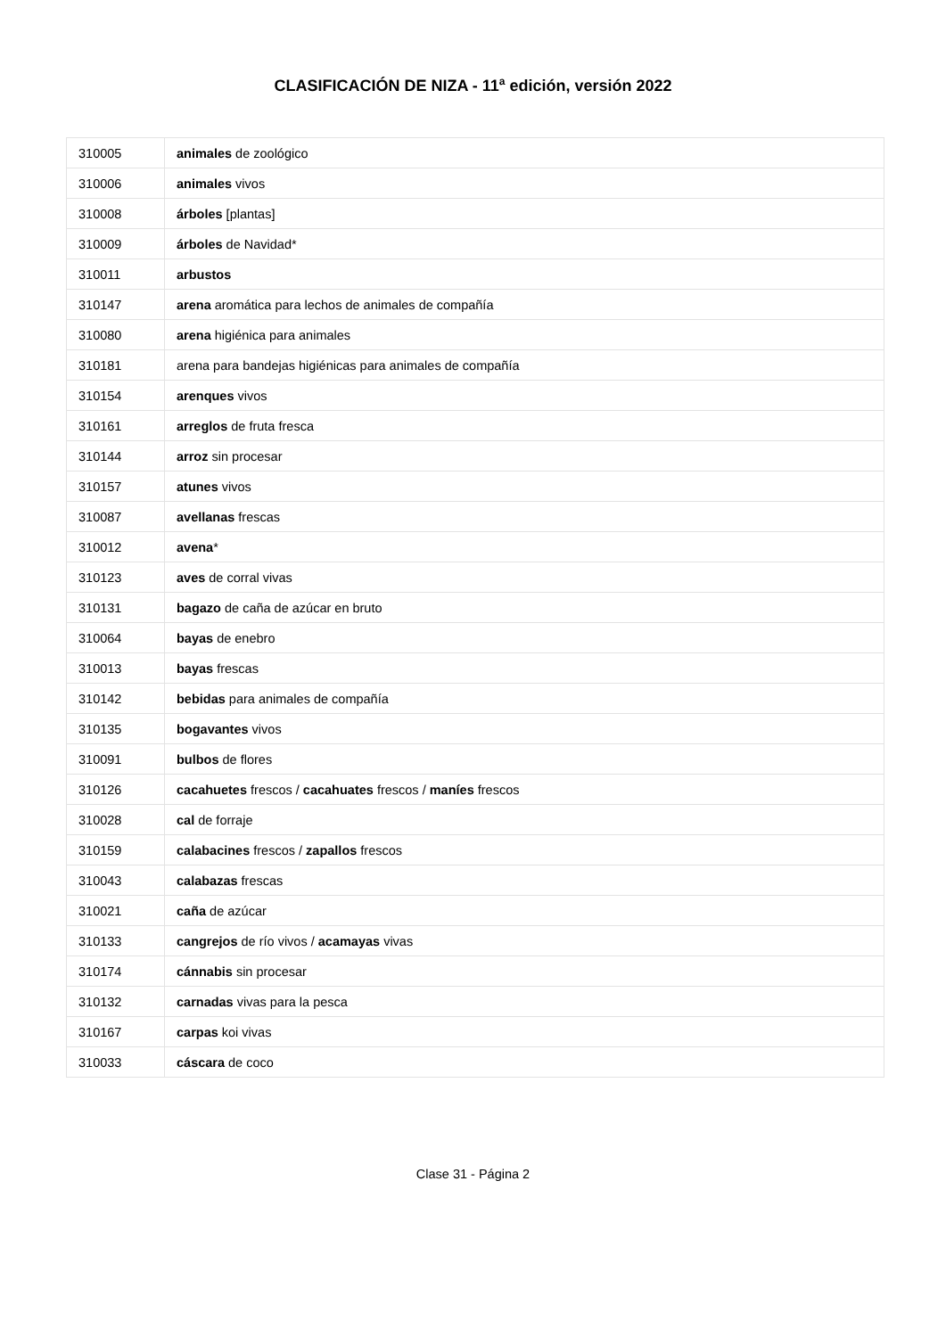CLASIFICACIÓN DE NIZA - 11<sup>a</sup> edición, versión 2022
| 310005 | animales de zoológico |
| 310006 | animales vivos |
| 310008 | árboles [plantas] |
| 310009 | árboles de Navidad* |
| 310011 | arbustos |
| 310147 | arena aromática para lechos de animales de compañía |
| 310080 | arena higiénica para animales |
| 310181 | arena para bandejas higiénicas para animales de compañía |
| 310154 | arenques vivos |
| 310161 | arreglos de fruta fresca |
| 310144 | arroz sin procesar |
| 310157 | atunes vivos |
| 310087 | avellanas frescas |
| 310012 | avena * |
| 310123 | aves de corral vivas |
| 310131 | bagazo de caña de azúcar en bruto |
| 310064 | bayas de enebro |
| 310013 | bayas frescas |
| 310142 | bebidas para animales de compañía |
| 310135 | bogavantes vivos |
| 310091 | bulbos de flores |
| 310126 | cacahuetes frescos / cacahuates frescos / maníes frescos |
| 310028 | cal de forraje |
| 310159 | calabacines frescos / zapallos frescos |
| 310043 | calabazas frescas |
| 310021 | caña de azúcar |
| 310133 | cangrejos de río vivos / acamayas vivas |
| 310174 | cánnabis sin procesar |
| 310132 | carnadas vivas para la pesca |
| 310167 | carpas koi vivas |
| 310033 | cáscara de coco |
Clase 31 - Página 2